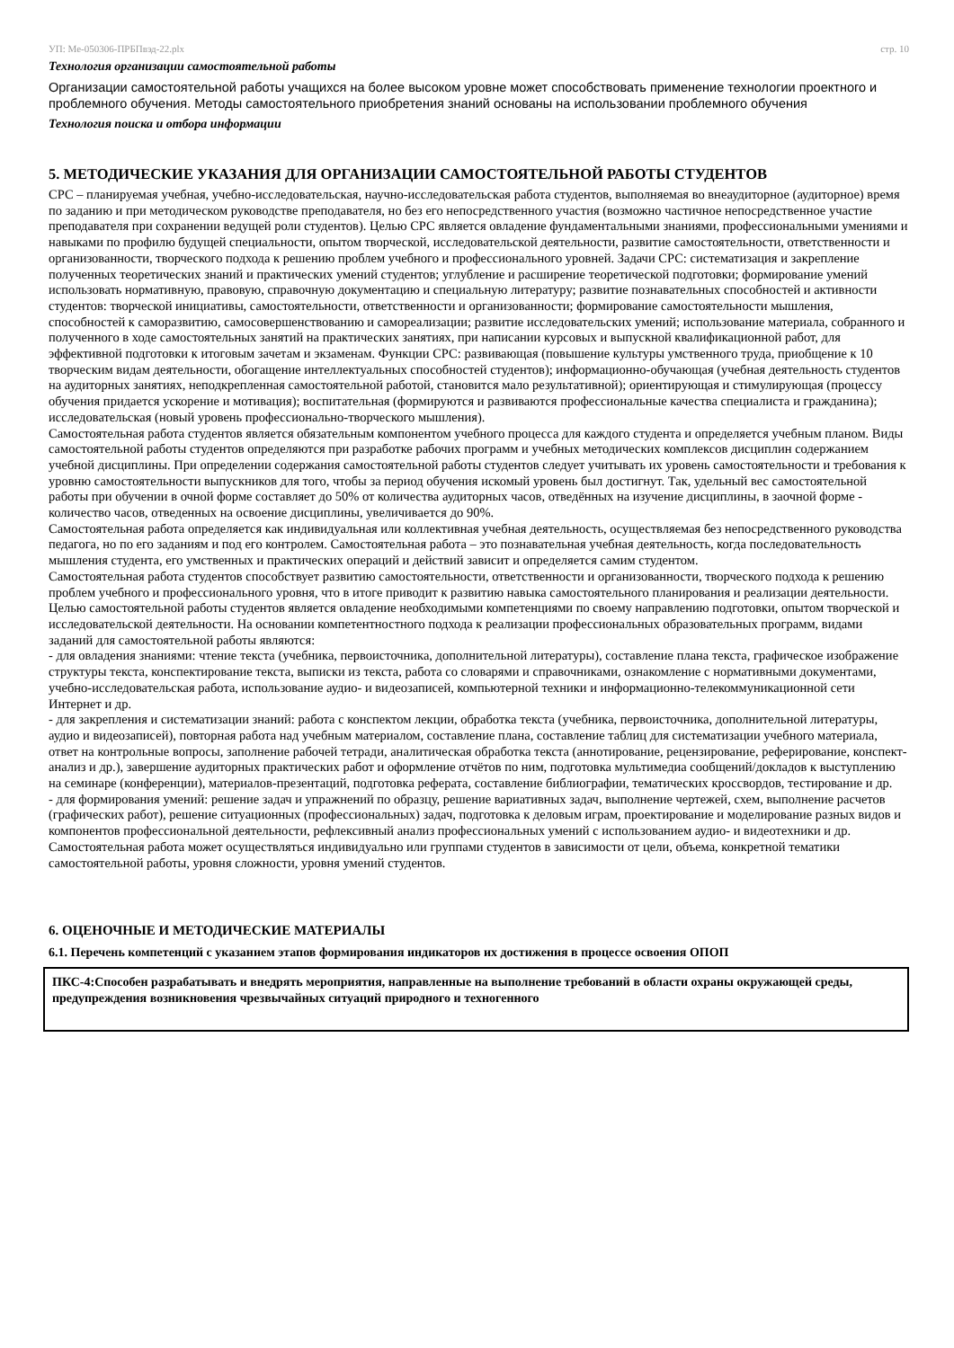УП: Ме-050306-ПРБПвэд-22.plx стр. 10
Технология организации самостоятельной работы
Организации самостоятельной работы учащихся на более высоком уровне может способствовать применение технологии проектного и проблемного обучения. Методы самостоятельного приобретения знаний основаны на использовании проблемного обучения
Технология поиска и отбора информации
5. МЕТОДИЧЕСКИЕ УКАЗАНИЯ ДЛЯ ОРГАНИЗАЦИИ САМОСТОЯТЕЛЬНОЙ РАБОТЫ СТУДЕНТОВ
СРС – планируемая учебная, учебно-исследовательская, научно-исследовательская работа студентов, выполняемая во внеаудиторное (аудиторное) время по заданию и при методическом руководстве преподавателя, но без его непосредственного участия (возможно частичное непосредственное участие преподавателя при сохранении ведущей роли студентов). Целью СРС является овладение фундаментальными знаниями, профессиональными умениями и навыками по профилю будущей специальности, опытом творческой, исследовательской деятельности, развитие самостоятельности, ответственности и организованности, творческого подхода к решению проблем учебного и профессионального уровней. Задачи СРС: систематизация и закрепление полученных теоретических знаний и практических умений студентов; углубление и расширение теоретической подготовки; формирование умений использовать нормативную, правовую, справочную документацию и специальную литературу; развитие познавательных способностей и активности студентов: творческой инициативы, самостоятельности, ответственности и организованности; формирование самостоятельности мышления, способностей к саморазвитию, самосовершенствованию и самореализации; развитие исследовательских умений; использование материала, собранного и полученного в ходе самостоятельных занятий на практических занятиях, при написании курсовых и выпускной квалификационной работ, для эффективной подготовки к итоговым зачетам и экзаменам. Функции СРС: развивающая (повышение культуры умственного труда, приобщение к 10 творческим видам деятельности, обогащение интеллектуальных способностей студентов); информационно-обучающая (учебная деятельность студентов на аудиторных занятиях, неподкрепленная самостоятельной работой, становится мало результативной); ориентирующая и стимулирующая (процессу обучения придается ускорение и мотивация); воспитательная (формируются и развиваются профессиональные качества специалиста и гражданина); исследовательская (новый уровень профессионально-творческого мышления).
Самостоятельная работа студентов является обязательным компонентом учебного процесса для каждого студента и определяется учебным планом. Виды самостоятельной работы студентов определяются при разработке рабочих программ и учебных методических комплексов дисциплин содержанием учебной дисциплины. При определении содержания самостоятельной работы студентов следует учитывать их уровень самостоятельности и требования к уровню самостоятельности выпускников для того, чтобы за период обучения искомый уровень был достигнут. Так, удельный вес самостоятельной работы при обучении в очной форме составляет до 50% от количества аудиторных часов, отведённых на изучение дисциплины, в заочной форме - количество часов, отведенных на освоение дисциплины, увеличивается до 90%.
Самостоятельная работа определяется как индивидуальная или коллективная учебная деятельность, осуществляемая без непосредственного руководства педагога, но по его заданиям и под его контролем. Самостоятельная работа – это познавательная учебная деятельность, когда последовательность мышления студента, его умственных и практических операций и действий зависит и определяется самим студентом.
Самостоятельная работа студентов способствует развитию самостоятельности, ответственности и организованности, творческого подхода к решению проблем учебного и профессионального уровня, что в итоге приводит к развитию навыка самостоятельного планирования и реализации деятельности. Целью самостоятельной работы студентов является овладение необходимыми компетенциями по своему направлению подготовки, опытом творческой и исследовательской деятельности. На основании компетентностного подхода к реализации профессиональных образовательных программ, видами заданий для самостоятельной работы являются:
- для овладения знаниями: чтение текста (учебника, первоисточника, дополнительной литературы), составление плана текста, графическое изображение структуры текста, конспектирование текста, выписки из текста, работа со словарями и справочниками, ознакомление с нормативными документами, учебно-исследовательская работа, использование аудио- и видеозаписей, компьютерной техники и информационно-телекоммуникационной сети Интернет и др.
- для закрепления и систематизации знаний: работа с конспектом лекции, обработка текста (учебника, первоисточника, дополнительной литературы, аудио и видеозаписей), повторная работа над учебным материалом, составление плана, составление таблиц для систематизации учебного материала, ответ на контрольные вопросы, заполнение рабочей тетради, аналитическая обработка текста (аннотирование, рецензирование, реферирование, конспект-анализ и др.), завершение аудиторных практических работ и оформление отчётов по ним, подготовка мультимедиа сообщений/докладов к выступлению на семинаре (конференции), материалов-презентаций, подготовка реферата, составление библиографии, тематических кроссвордов, тестирование и др.
- для формирования умений: решение задач и упражнений по образцу, решение вариативных задач, выполнение чертежей, схем, выполнение расчетов (графических работ), решение ситуационных (профессиональных) задач, подготовка к деловым играм, проектирование и моделирование разных видов и компонентов профессиональной деятельности, рефлексивный анализ профессиональных умений с использованием аудио- и видеотехники и др.
Самостоятельная работа может осуществляться индивидуально или группами студентов в зависимости от цели, объема, конкретной тематики самостоятельной работы, уровня сложности, уровня умений студентов.
6. ОЦЕНОЧНЫЕ И МЕТОДИЧЕСКИЕ МАТЕРИАЛЫ
6.1. Перечень компетенций с указанием этапов формирования индикаторов их достижения в процессе освоения ОПОП
ПКС-4:Способен разрабатывать и внедрять мероприятия, направленные на выполнение требований в области охраны окружающей среды, предупреждения возникновения чрезвычайных ситуаций природного и техногенного